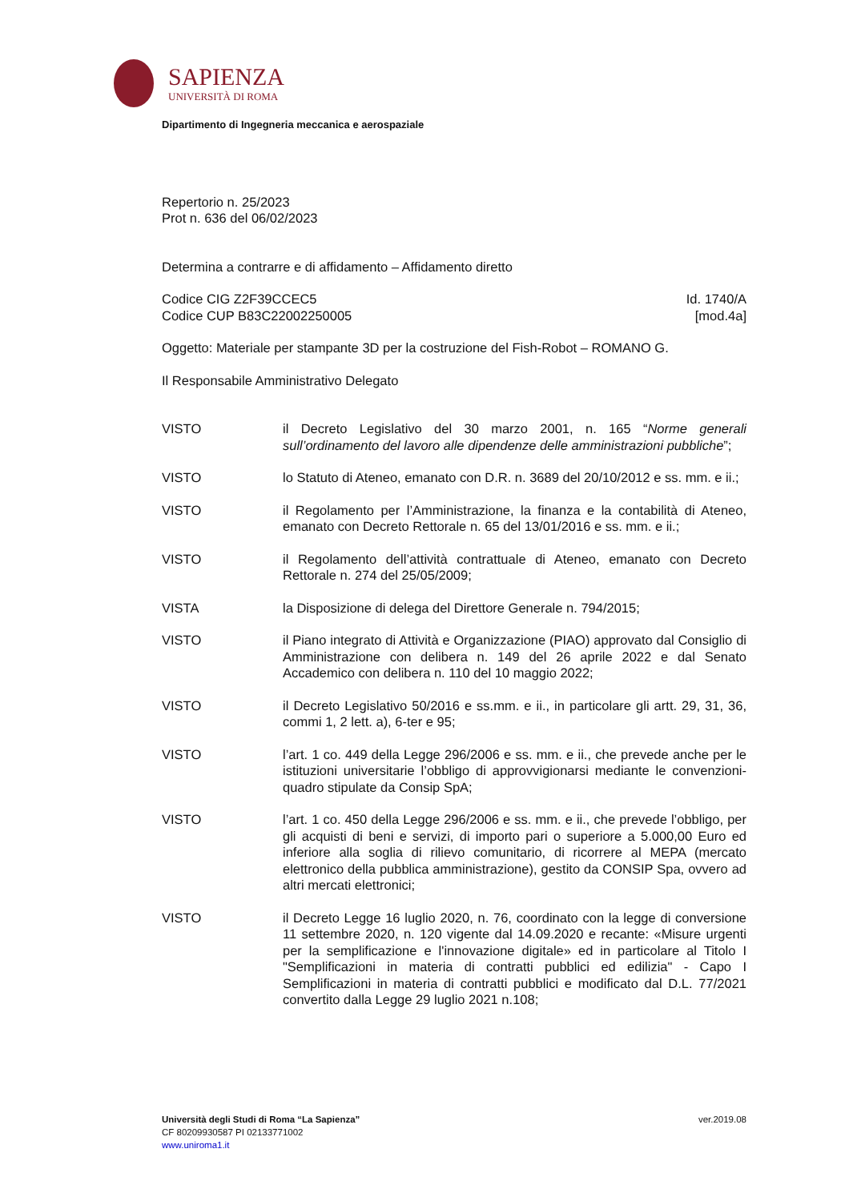SAPIENZA
UNIVERSITÀ DI ROMA
Dipartimento di Ingegneria meccanica e aerospaziale
Repertorio n. 25/2023
Prot n. 636 del 06/02/2023
Determina a contrarre e di affidamento – Affidamento diretto
Codice CIG Z2F39CCEC5 Id. 1740/A
Codice CUP B83C22002250005 [mod.4a]
Oggetto: Materiale per stampante 3D per la costruzione del Fish-Robot – ROMANO G.
Il Responsabile Amministrativo Delegato
VISTO il Decreto Legislativo del 30 marzo 2001, n. 165 “Norme generali sull’ordinamento del lavoro alle dipendenze delle amministrazioni pubbliche”;
VISTO lo Statuto di Ateneo, emanato con D.R. n. 3689 del 20/10/2012 e ss. mm. e ii.;
VISTO il Regolamento per l’Amministrazione, la finanza e la contabilità di Ateneo, emanato con Decreto Rettorale n. 65 del 13/01/2016 e ss. mm. e ii.;
VISTO il Regolamento dell’attività contrattuale di Ateneo, emanato con Decreto Rettorale n. 274 del 25/05/2009;
VISTA la Disposizione di delega del Direttore Generale n. 794/2015;
VISTO il Piano integrato di Attività e Organizzazione (PIAO) approvato dal Consiglio di Amministrazione con delibera n. 149 del 26 aprile 2022 e dal Senato Accademico con delibera n. 110 del 10 maggio 2022;
VISTO il Decreto Legislativo 50/2016 e ss.mm. e ii., in particolare gli artt. 29, 31, 36, commi 1, 2 lett. a), 6-ter e 95;
VISTO l’art. 1 co. 449 della Legge 296/2006 e ss. mm. e ii., che prevede anche per le istituzioni universitarie l’obbligo di approvvigionarsi mediante le convenzioni-quadro stipulate da Consip SpA;
VISTO l’art. 1 co. 450 della Legge 296/2006 e ss. mm. e ii., che prevede l’obbligo, per gli acquisti di beni e servizi, di importo pari o superiore a 5.000,00 Euro ed inferiore alla soglia di rilievo comunitario, di ricorrere al MEPA (mercato elettronico della pubblica amministrazione), gestito da CONSIP Spa, ovvero ad altri mercati elettronici;
VISTO il Decreto Legge 16 luglio 2020, n. 76, coordinato con la legge di conversione 11 settembre 2020, n. 120 vigente dal 14.09.2020 e recante: «Misure urgenti per la semplificazione e l'innovazione digitale» ed in particolare al Titolo I "Semplificazioni in materia di contratti pubblici ed edilizia" - Capo I Semplificazioni in materia di contratti pubblici e modificato dal D.L. 77/2021 convertito dalla Legge 29 luglio 2021 n.108;
Università degli Studi di Roma “La Sapienza” ver.2019.08
CF 80209930587 PI 02133771002
www.uniroma1.it